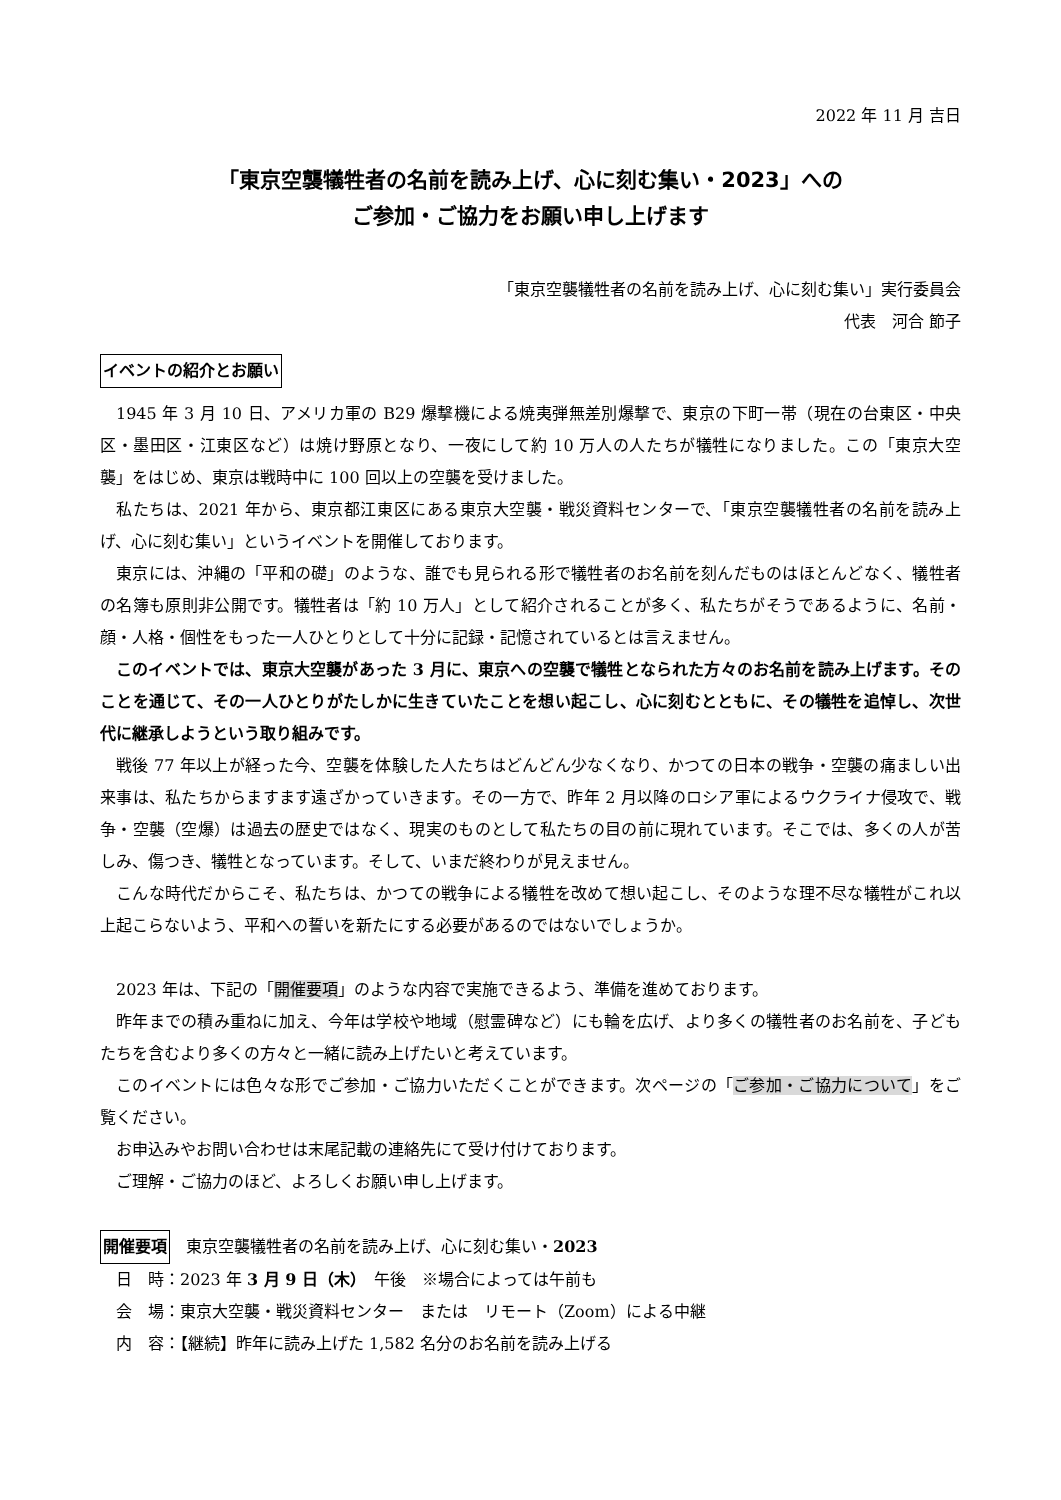2022 年 11 月 吉日
「東京空襲犠牲者の名前を読み上げ、心に刻む集い・2023」への
ご参加・ご協力をお願い申し上げます
「東京空襲犠牲者の名前を読み上げ、心に刻む集い」実行委員会
代表　河合 節子
イベントの紹介とお願い
1945 年 3 月 10 日、アメリカ軍の B29 爆撃機による焼夷弾無差別爆撃で、東京の下町一帯（現在の台東区・中央区・墨田区・江東区など）は焼け野原となり、一夜にして約 10 万人の人たちが犠牲になりました。この「東京大空襲」をはじめ、東京は戦時中に 100 回以上の空襲を受けました。
私たちは、2021 年から、東京都江東区にある東京大空襲・戦災資料センターで、「東京空襲犠牲者の名前を読み上げ、心に刻む集い」というイベントを開催しております。
東京には、沖縄の「平和の礎」のような、誰でも見られる形で犠牲者のお名前を刻んだものはほとんどなく、犠牲者の名簿も原則非公開です。犠牲者は「約 10 万人」として紹介されることが多く、私たちがそうであるように、名前・顔・人格・個性をもった一人ひとりとして十分に記録・記憶されているとは言えません。
このイベントでは、東京大空襲があった 3 月に、東京への空襲で犠牲となられた方々のお名前を読み上げます。そのことを通じて、その一人ひとりがたしかに生きていたことを想い起こし、心に刻むとともに、その犠牲を追悼し、次世代に継承しようという取り組みです。
戦後 77 年以上が経った今、空襲を体験した人たちはどんどん少なくなり、かつての日本の戦争・空襲の痛ましい出来事は、私たちからますます遠ざかっていきます。その一方で、昨年 2 月以降のロシア軍によるウクライナ侵攻で、戦争・空襲（空爆）は過去の歴史ではなく、現実のものとして私たちの目の前に現れています。そこでは、多くの人が苦しみ、傷つき、犠牲となっています。そして、いまだ終わりが見えません。
こんな時代だからこそ、私たちは、かつての戦争による犠牲を改めて想い起こし、そのような理不尽な犠牲がこれ以上起こらないよう、平和への誓いを新たにする必要があるのではないでしょうか。
2023 年は、下記の「開催要項」のような内容で実施できるよう、準備を進めております。
昨年までの積み重ねに加え、今年は学校や地域（慰霊碑など）にも輪を広げ、より多くの犠牲者のお名前を、子どもたちを含むより多くの方々と一緒に読み上げたいと考えています。
このイベントには色々な形でご参加・ご協力いただくことができます。次ページの「ご参加・ご協力について」をご覧ください。
お申込みやお問い合わせは末尾記載の連絡先にて受け付けております。
ご理解・ご協力のほど、よろしくお願い申し上げます。
開催要項　東京空襲犠牲者の名前を読み上げ、心に刻む集い・2023
日　時：2023 年 3 月 9 日（木）　午後　※場合によっては午前も
会　場：東京大空襲・戦災資料センター　または　リモート（Zoom）による中継
内　容：【継続】昨年に読み上げた 1,582 名分のお名前を読み上げる